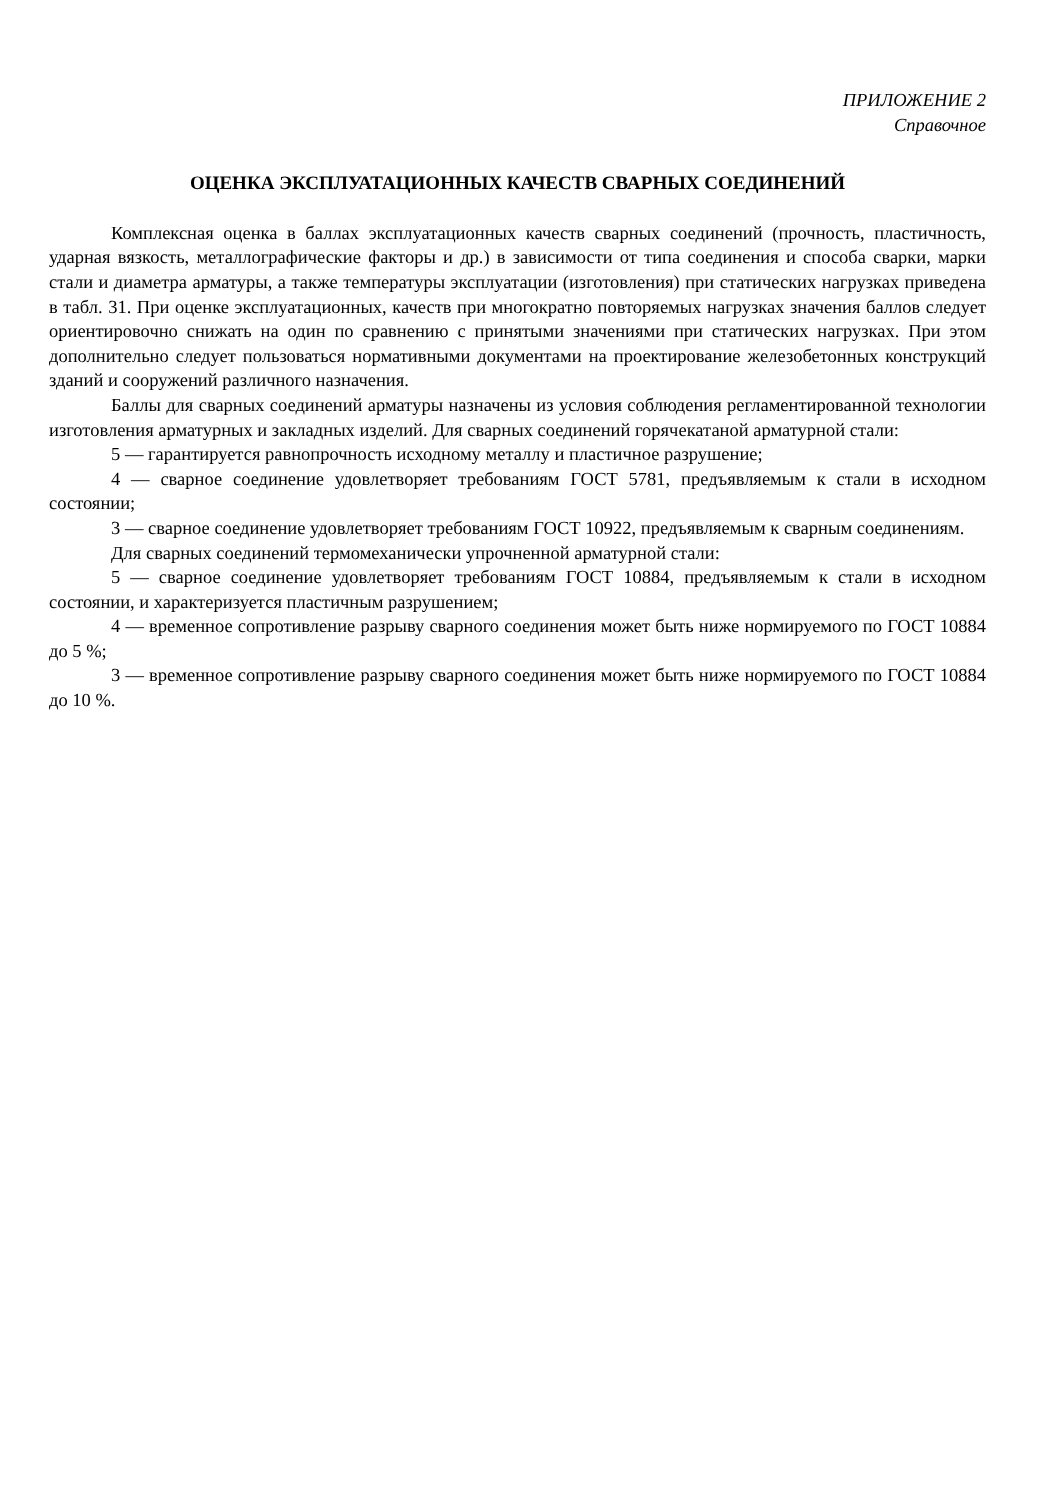ПРИЛОЖЕНИЕ 2
Справочное
ОЦЕНКА ЭКСПЛУАТАЦИОННЫХ КАЧЕСТВ СВАРНЫХ СОЕДИНЕНИЙ
Комплексная оценка в баллах эксплуатационных качеств сварных соединений (прочность, пластичность, ударная вязкость, металлографические факторы и др.) в зависимости от типа соединения и способа сварки, марки стали и диаметра арматуры, а также температуры эксплуатации (изготовления) при статических нагрузках приведена в табл. 31. При оценке эксплуатационных, качеств при многократно повторяемых нагрузках значения баллов следует ориентировочно снижать на один по сравнению с принятыми значениями при статических нагрузках. При этом дополнительно следует пользоваться нормативными документами на проектирование железобетонных конструкций зданий и сооружений различного назначения.
Баллы для сварных соединений арматуры назначены из условия соблюдения регламентированной технологии изготовления арматурных и закладных изделий. Для сварных соединений горячекатаной арматурной стали:
5 — гарантируется равнопрочность исходному металлу и пластичное разрушение;
4 — сварное соединение удовлетворяет требованиям ГОСТ 5781, предъявляемым к стали в исходном состоянии;
3 — сварное соединение удовлетворяет требованиям ГОСТ 10922, предъявляемым к сварным соединениям.
Для сварных соединений термомеханически упрочненной арматурной стали:
5 — сварное соединение удовлетворяет требованиям ГОСТ 10884, предъявляемым к стали в исходном состоянии, и характеризуется пластичным разрушением;
4 — временное сопротивление разрыву сварного соединения может быть ниже нормируемого по ГОСТ 10884 до 5 %;
3 — временное сопротивление разрыву сварного соединения может быть ниже нормируемого по ГОСТ 10884 до 10 %.